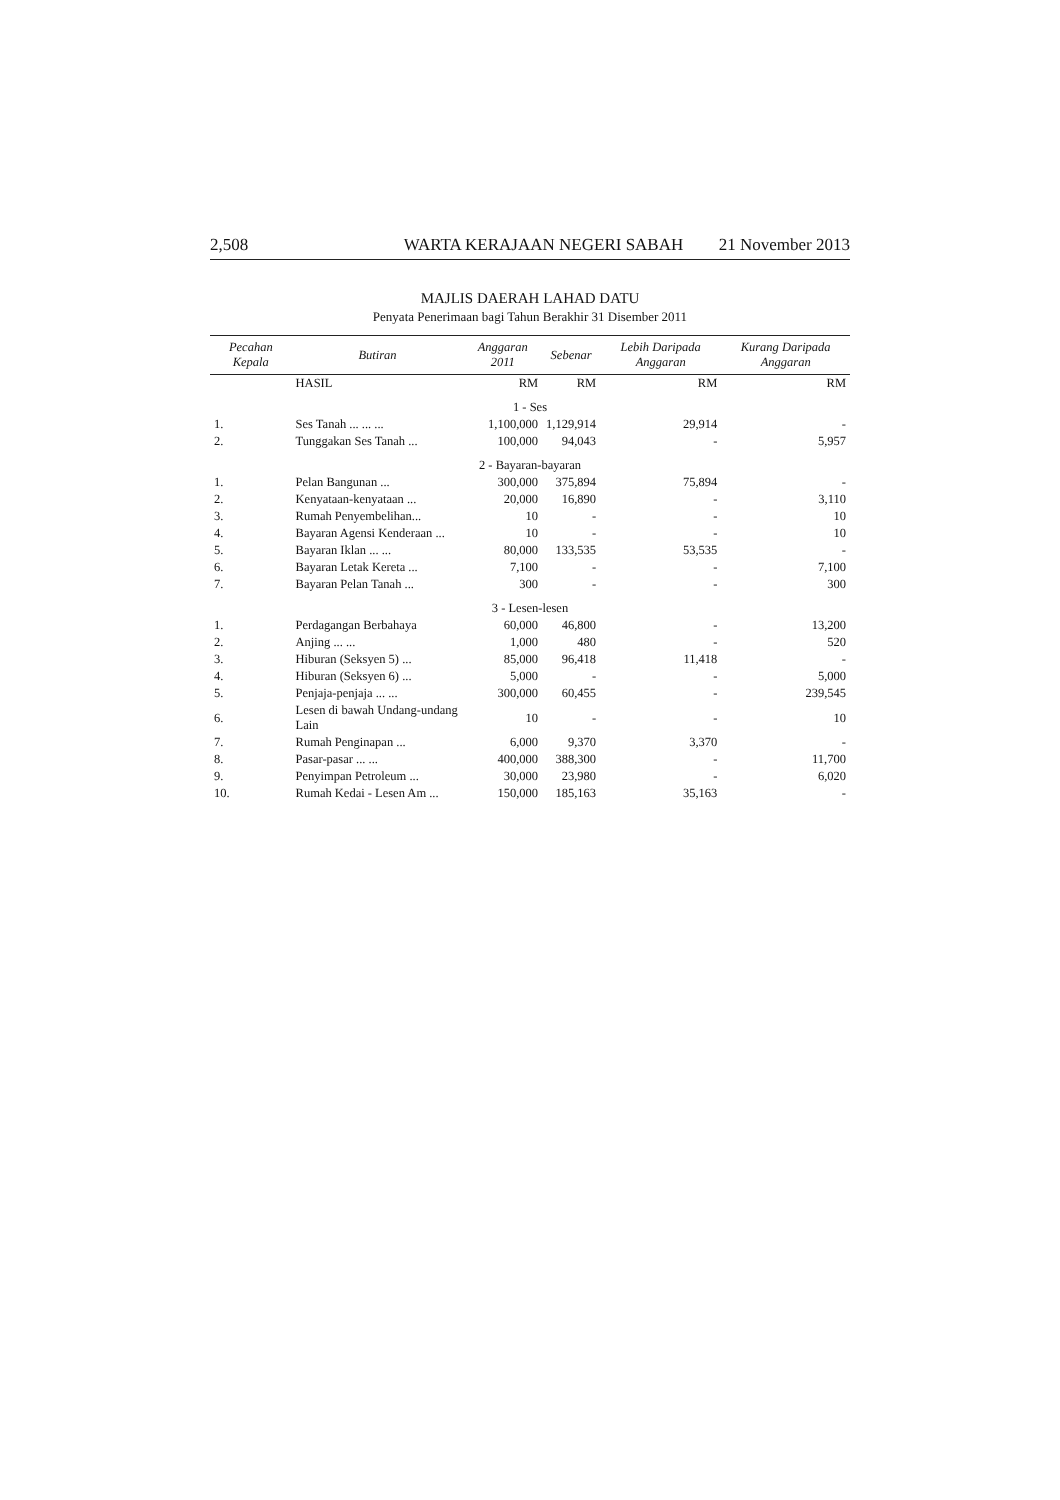2,508 WARTA KERAJAAN NEGERI SABAH 21 November 2013
MAJLIS DAERAH LAHAD DATU
Penyata Penerimaan bagi Tahun Berakhir 31 Disember 2011
| Pecahan Kepala | Butiran | Anggaran 2011 | Sebenar | Lebih Daripada Anggaran | Kurang Daripada Anggaran |
| --- | --- | --- | --- | --- | --- |
| | HASIL | RM | RM | RM | RM |
| 1 - Ses | | | | | |
| 1. | Ses Tanah ... ... ... | 1,100,000 | 1,129,914 | 29,914 | - |
| 2. | Tunggakan Ses Tanah ... | 100,000 | 94,043 | - | 5,957 |
| 2 - Bayaran-bayaran | | | | | |
| 1. | Pelan Bangunan ... | 300,000 | 375,894 | 75,894 | - |
| 2. | Kenyataan-kenyataan ... | 20,000 | 16,890 | - | 3,110 |
| 3. | Rumah Penyembelihan... | 10 | - | - | 10 |
| 4. | Bayaran Agensi Kenderaan ... | 10 | - | - | 10 |
| 5. | Bayaran Iklan ... ... | 80,000 | 133,535 | 53,535 | - |
| 6. | Bayaran Letak Kereta ... | 7,100 | - | - | 7,100 |
| 7. | Bayaran Pelan Tanah ... | 300 | - | - | 300 |
| 3 - Lesen-lesen | | | | | |
| 1. | Perdagangan Berbahaya | 60,000 | 46,800 | - | 13,200 |
| 2. | Anjing ... ... | 1,000 | 480 | - | 520 |
| 3. | Hiburan (Seksyen 5) ... | 85,000 | 96,418 | 11,418 | - |
| 4. | Hiburan (Seksyen 6) ... | 5,000 | - | - | 5,000 |
| 5. | Penjaja-penjaja ... ... | 300,000 | 60,455 | - | 239,545 |
| 6. | Lesen di bawah Undang-undang Lain | 10 | - | - | 10 |
| 7. | Rumah Penginapan ... | 6,000 | 9,370 | 3,370 | - |
| 8. | Pasar-pasar ... ... | 400,000 | 388,300 | - | 11,700 |
| 9. | Penyimpan Petroleum ... | 30,000 | 23,980 | - | 6,020 |
| 10. | Rumah Kedai - Lesen Am ... | 150,000 | 185,163 | 35,163 | - |